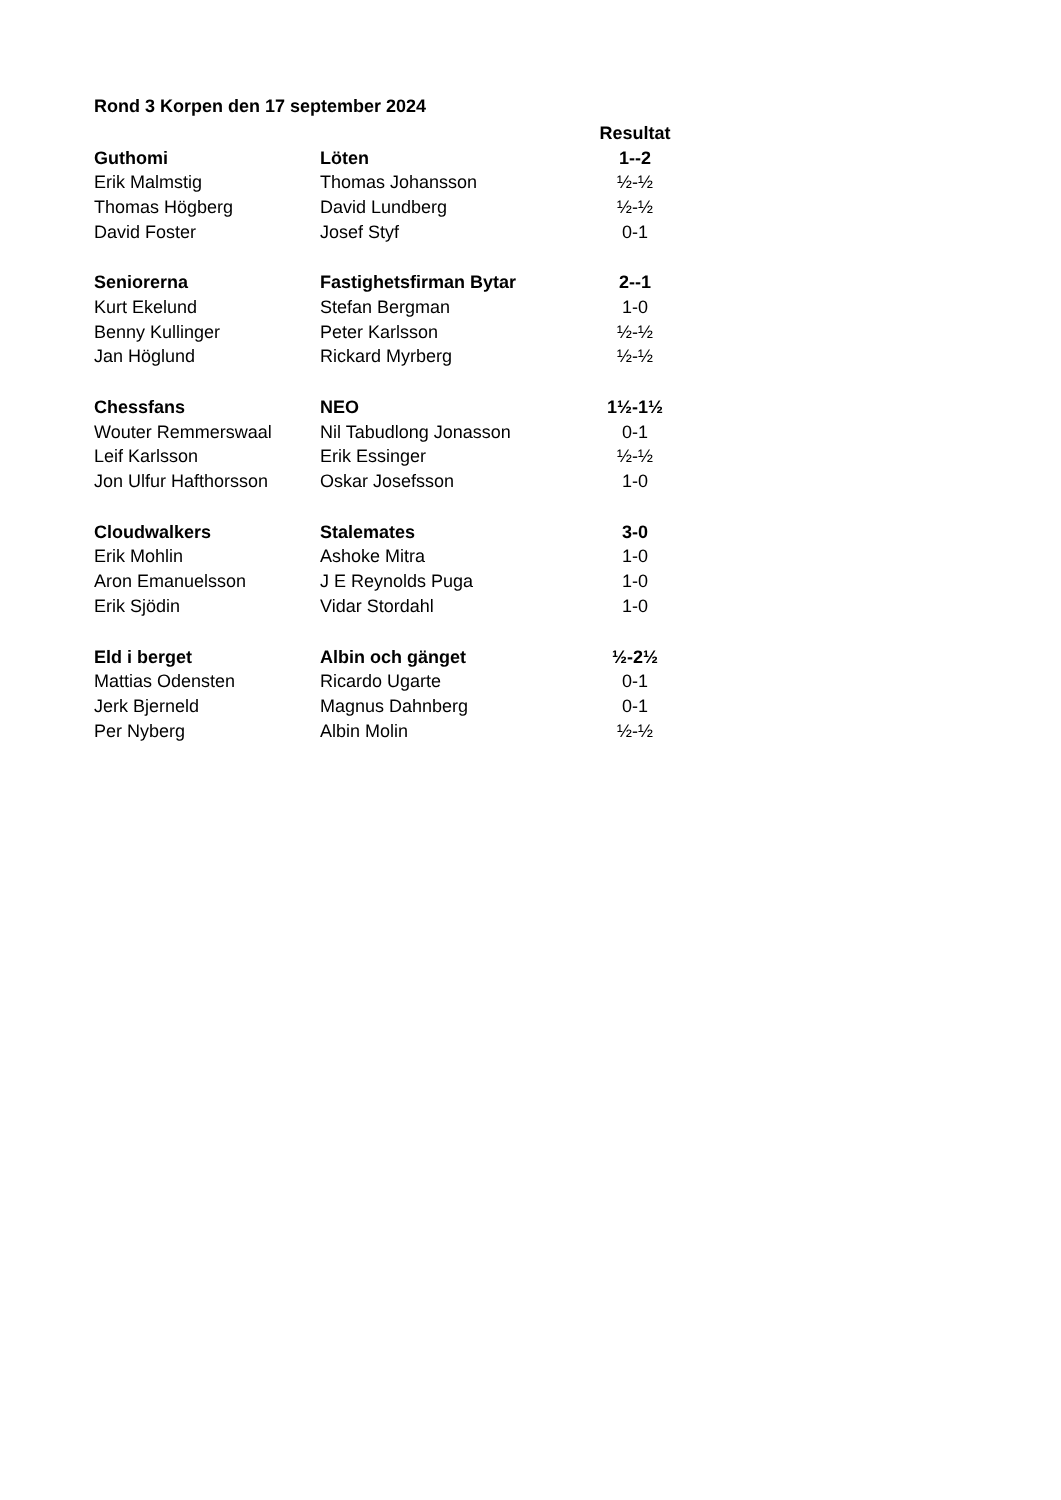Rond 3 Korpen den 17 september 2024
| | | Resultat |
| Guthomi | Löten | 1--2 |
| Erik Malmstig | Thomas Johansson | ½-½ |
| Thomas Högberg | David Lundberg | ½-½ |
| David Foster | Josef Styf | 0-1 |
| Seniorerna | Fastighetsfirman Bytar | 2--1 |
| Kurt Ekelund | Stefan Bergman | 1-0 |
| Benny Kullinger | Peter Karlsson | ½-½ |
| Jan Höglund | Rickard Myrberg | ½-½ |
| Chessfans | NEO | 1½-1½ |
| Wouter Remmerswaal | Nil Tabudlong Jonasson | 0-1 |
| Leif Karlsson | Erik Essinger | ½-½ |
| Jon Ulfur Hafthorsson | Oskar Josefsson | 1-0 |
| Cloudwalkers | Stalemates | 3-0 |
| Erik Mohlin | Ashoke Mitra | 1-0 |
| Aron Emanuelsson | J E Reynolds Puga | 1-0 |
| Erik Sjödin | Vidar Stordahl | 1-0 |
| Eld i berget | Albin och gänget | ½-2½ |
| Mattias Odensten | Ricardo Ugarte | 0-1 |
| Jerk Bjerneld | Magnus Dahnberg | 0-1 |
| Per Nyberg | Albin Molin | ½-½ |